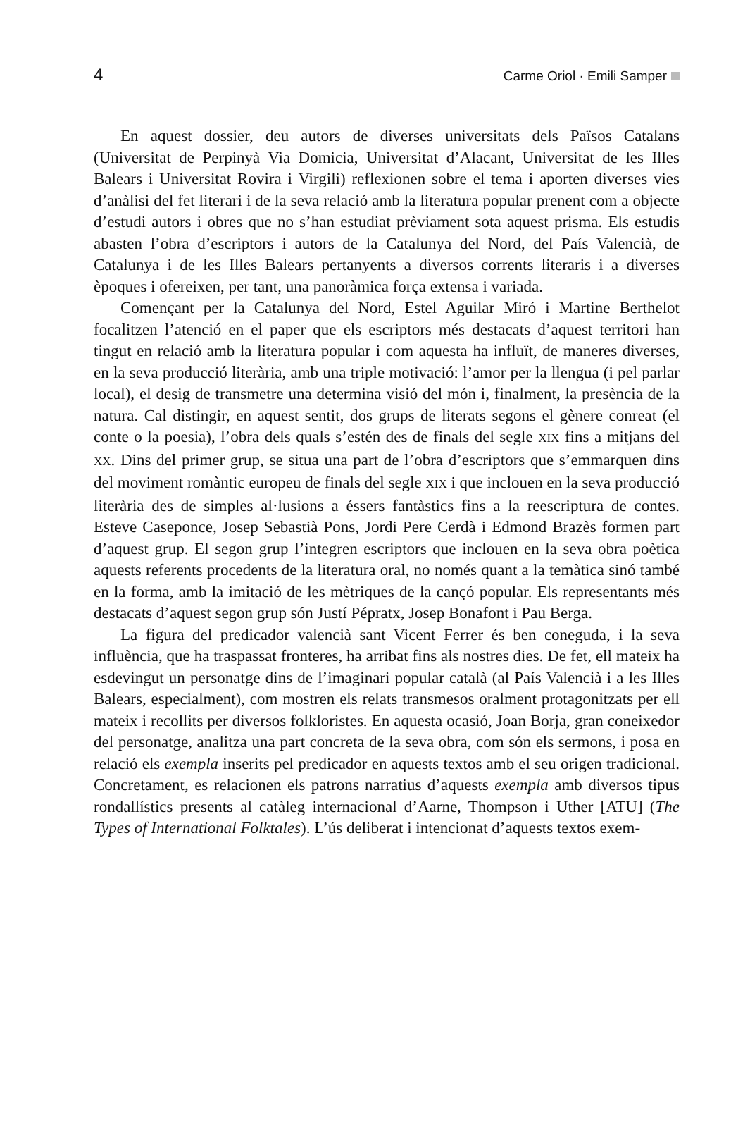4 Carme Oriol · Emili Samper
En aquest dossier, deu autors de diverses universitats dels Països Catalans (Universitat de Perpinyà Via Domicia, Universitat d’Alacant, Universitat de les Illes Balears i Universitat Rovira i Virgili) reflexionen sobre el tema i aporten diverses vies d’anàlisi del fet literari i de la seva relació amb la literatura popular prenent com a objecte d’estudi autors i obres que no s’han estudiat prèviament sota aquest prisma. Els estudis abasten l’obra d’escriptors i autors de la Catalunya del Nord, del País Valencià, de Catalunya i de les Illes Balears pertanyents a diversos corrents literaris i a diverses èpoques i ofereixen, per tant, una panoràmica força extensa i variada.
Començant per la Catalunya del Nord, Estel Aguilar Miró i Martine Berthelot focalitzen l’atenció en el paper que els escriptors més destacats d’aquest territori han tingut en relació amb la literatura popular i com aquesta ha influït, de maneres diverses, en la seva producció literària, amb una triple motivació: l’amor per la llengua (i pel parlar local), el desig de transmetre una determina visió del món i, finalment, la presència de la natura. Cal distingir, en aquest sentit, dos grups de literats segons el gènere conreat (el conte o la poesia), l’obra dels quals s’estén des de finals del segle XIX fins a mitjans del XX. Dins del primer grup, se situa una part de l’obra d’escriptors que s’emmarquen dins del moviment romàntic europeu de finals del segle XIX i que inclouen en la seva producció literària des de simples al·lusions a éssers fantàstics fins a la reescriptura de contes. Esteve Caseponce, Josep Sebastià Pons, Jordi Pere Cerdà i Edmond Brazès formen part d’aquest grup. El segon grup l’integren escriptors que inclouen en la seva obra poètica aquests referents procedents de la literatura oral, no només quant a la temàtica sinó també en la forma, amb la imitació de les mètriques de la cançó popular. Els representants més destacats d’aquest segon grup són Justí Pépratx, Josep Bonafont i Pau Berga.
La figura del predicador valencià sant Vicent Ferrer és ben coneguda, i la seva influència, que ha traspassat fronteres, ha arribat fins als nostres dies. De fet, ell mateix ha esdevingut un personatge dins de l’imaginari popular català (al País Valencià i a les Illes Balears, especialment), com mostren els relats transmesos oralment protagonitzats per ell mateix i recollits per diversos folkloristes. En aquesta ocasió, Joan Borja, gran coneixedor del personatge, analitza una part concreta de la seva obra, com són els sermons, i posa en relació els exempla inserits pel predicador en aquests textos amb el seu origen tradicional. Concretament, es relacionen els patrons narratius d’aquests exempla amb diversos tipus rondallístics presents al catàleg internacional d’Aarne, Thompson i Uther [ATU] (The Types of International Folktales). L’ús deliberat i intencionat d’aquests textos exem-